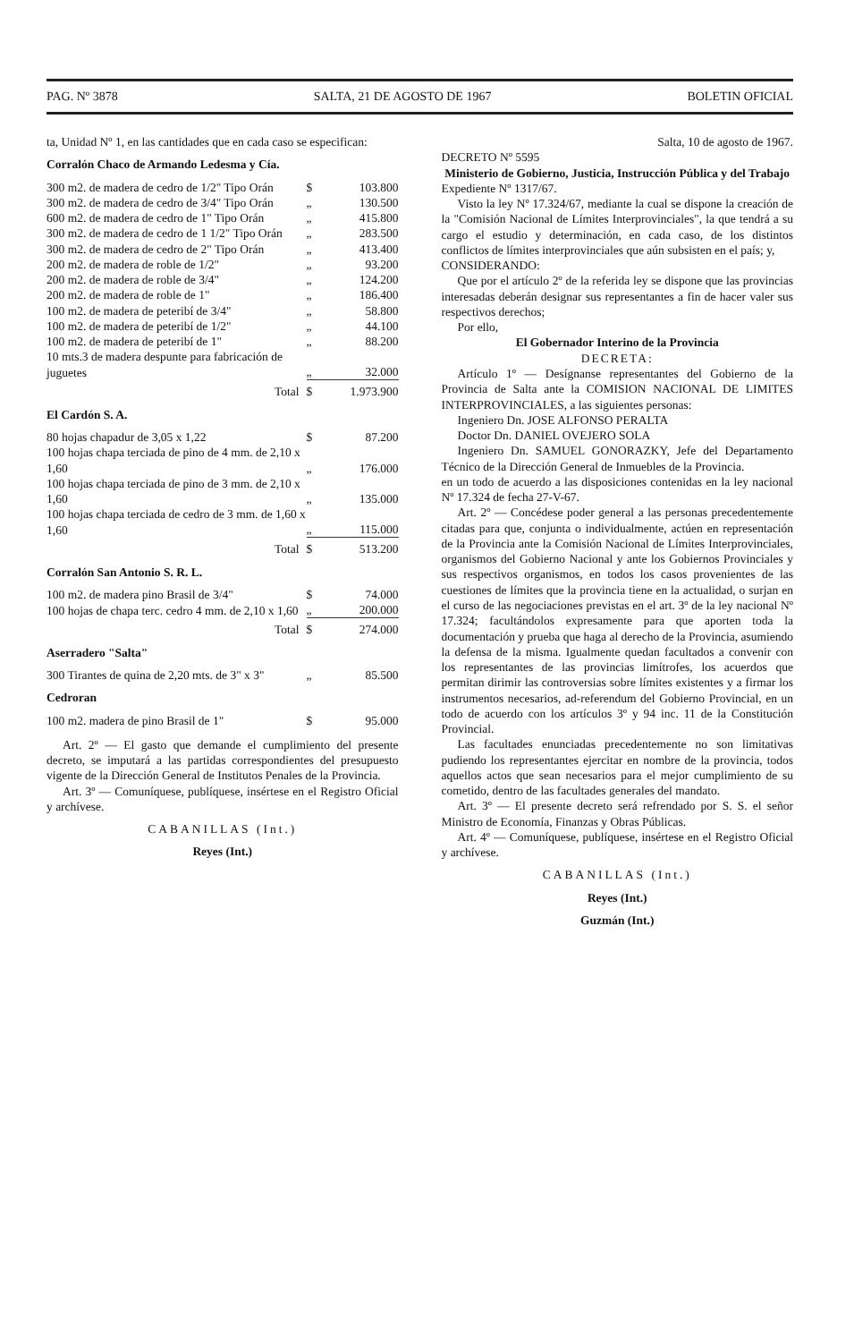PAG. Nº 3878 SALTA, 21 DE AGOSTO DE 1967 BOLETIN OFICIAL
ta, Unidad Nº 1, en las cantidades que en cada caso se especifican:
Corralón Chaco de Armando Ledesma y Cía.
| 300 m2. de madera de cedro de 1/2" Tipo Orán | $ | 103.800 |
| 300 m2. de madera de cedro de 3/4" Tipo Orán | „ | 130.500 |
| 600 m2. de madera de cedro de 1" Tipo Orán | „ | 415.800 |
| 300 m2. de madera de cedro de 1 1/2" Tipo Orán | „ | 283.500 |
| 300 m2. de madera de cedro de 2" Tipo Orán | „ | 413.400 |
| 200 m2. de madera de roble de 1/2" | „ | 93.200 |
| 200 m2. de madera de roble de 3/4" | „ | 124.200 |
| 200 m2. de madera de roble de 1" | „ | 186.400 |
| 100 m2. de madera de peteribí de 3/4" | „ | 58.800 |
| 100 m2. de madera de peteribí de 1/2" | „ | 44.100 |
| 100 m2. de madera de peteribí de 1" | „ | 88.200 |
| 10 mts.3 de madera despunte para fabricación de juguetes | „ | 32.000 |
| Total | $ | 1.973.900 |
El Cardón S. A.
| 80 hojas chapadur de 3,05 x 1,22 | $ | 87.200 |
| 100 hojas chapa terciada de pino de 4 mm. de 2,10 x 1,60 | „ | 176.000 |
| 100 hojas chapa terciada de pino de 3 mm. de 2,10 x 1,60 | „ | 135.000 |
| 100 hojas chapa terciada de cedro de 3 mm. de 1,60 x 1,60 | „ | 115.000 |
| Total | $ | 513.200 |
Corralón San Antonio S. R. L.
| 100 m2. de madera pino Brasil de 3/4" | $ | 74.000 |
| 100 hojas de chapa terc. cedro 4 mm. de 2,10 x 1,60 | „ | 200.000 |
| Total | $ | 274.000 |
Aserradero "Salta"
| 300 Tirantes de quina de 2,20 mts. de 3" x 3" | „ | 85.500 |
Cedroran
| 100 m2. madera de pino Brasil de 1" | $ | 95.000 |
Art. 2º — El gasto que demande el cumplimiento del presente decreto, se imputará a las partidas correspondientes del presupuesto vigente de la Dirección General de Institutos Penales de la Provincia.
Art. 3º — Comuníquese, publíquese, insértese en el Registro Oficial y archívese.
CABANILLAS (Int.)
Reyes (Int.)
Salta, 10 de agosto de 1967.
DECRETO Nº 5595
Ministerio de Gobierno, Justicia, Instrucción Pública y del Trabajo
Expediente Nº 1317/67.
Visto la ley Nº 17.324/67, mediante la cual se dispone la creación de la "Comisión Nacional de Límites Interprovinciales", la que tendrá a su cargo el estudio y determinación, en cada caso, de los distintos conflictos de límites interprovinciales que aún subsisten en el país; y,
CONSIDERANDO:
Que por el artículo 2º de la referida ley se dispone que las provincias interesadas deberán designar sus representantes a fin de hacer valer sus respectivos derechos;
Por ello,
El Gobernador Interino de la Provincia
DECRETA:
Artículo 1º — Desígnanse representantes del Gobierno de la Provincia de Salta ante la COMISION NACIONAL DE LIMITES INTERPROVINCIALES, a las siguientes personas:
Ingeniero Dn. JOSE ALFONSO PERALTA
Doctor Dn. DANIEL OVEJERO SOLA
Ingeniero Dn. SAMUEL GONORAZKY, Jefe del Departamento Técnico de la Dirección General de Inmuebles de la Provincia.
en un todo de acuerdo a las disposiciones contenidas en la ley nacional Nº 17.324 de fecha 27-V-67.
Art. 2º — Concédese poder general a las personas precedentemente citadas para que, conjunta o individualmente, actúen en representación de la Provincia ante la Comisión Nacional de Límites Interprovinciales, organismos del Gobierno Nacional y ante los Gobiernos Provinciales y sus respectivos organismos, en todos los casos provenientes de las cuestiones de límites que la provincia tiene en la actualidad, o surjan en el curso de las negociaciones previstas en el art. 3º de la ley nacional Nº 17.324; facultándolos expresamente para que aporten toda la documentación y prueba que haga al derecho de la Provincia, asumiendo la defensa de la misma. Igualmente quedan facultados a convenir con los representantes de las provincias limítrofes, los acuerdos que permitan dirimir las controversias sobre límites existentes y a firmar los instrumentos necesarios, ad-referendum del Gobierno Provincial, en un todo de acuerdo con los artículos 3º y 94 inc. 11 de la Constitución Provincial.
Las facultades enunciadas precedentemente no son limitativas pudiendo los representantes ejercitar en nombre de la provincia, todos aquellos actos que sean necesarios para el mejor cumplimiento de su cometido, dentro de las facultades generales del mandato.
Art. 3º — El presente decreto será refrendado por S. S. el señor Ministro de Economía, Finanzas y Obras Públicas.
Art. 4º — Comuníquese, publíquese, insértese en el Registro Oficial y archívese.
CABANILLAS (Int.)
Reyes (Int.)
Guzmán (Int.)